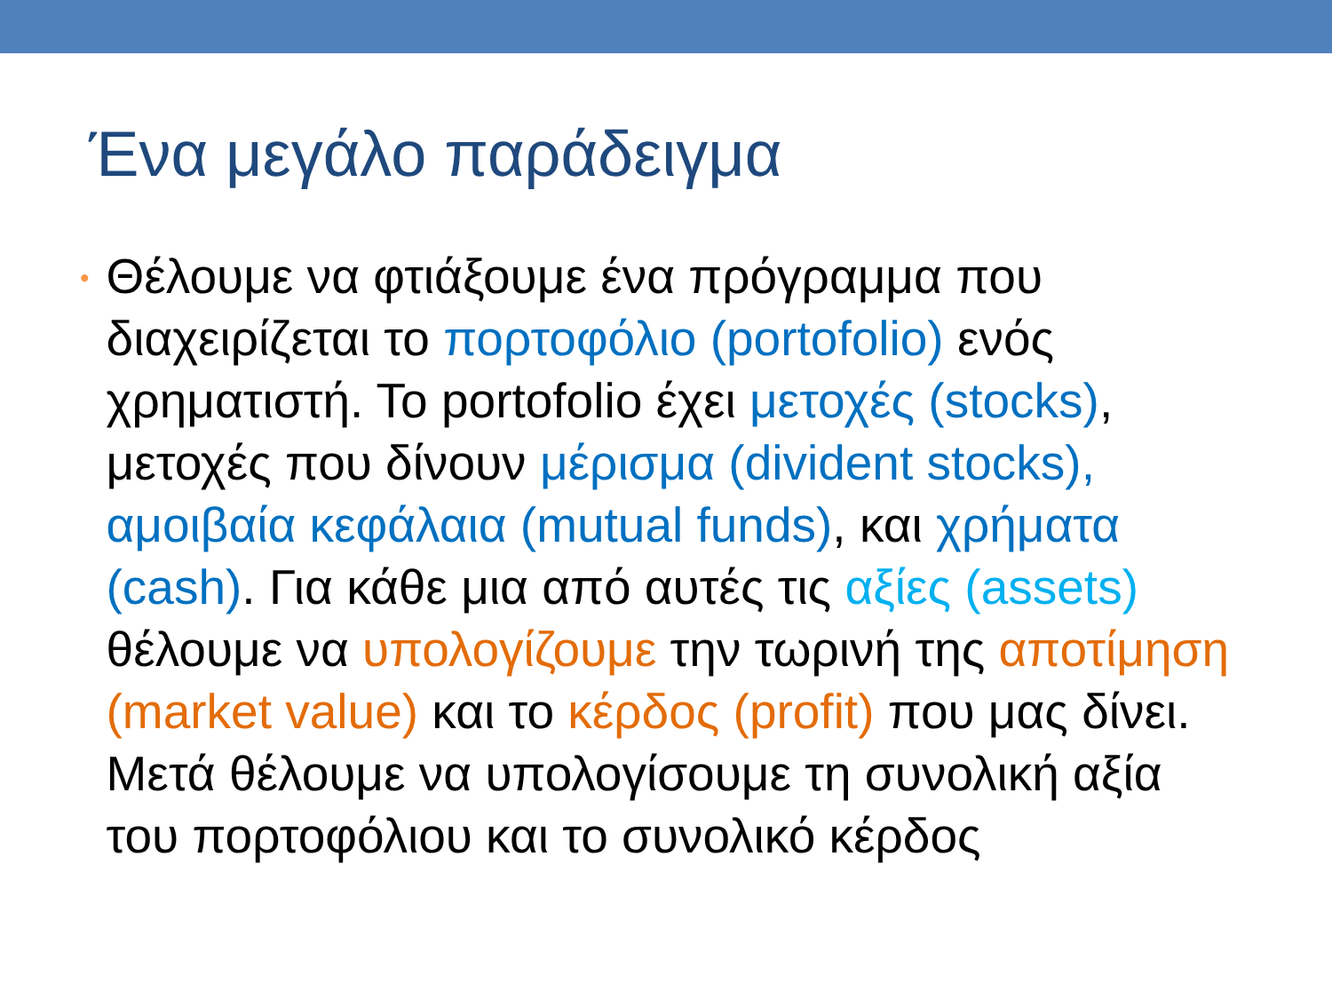Ένα μεγάλο παράδειγμα
•
Θέλουμε να φτιάξουμε ένα πρόγραμμα που διαχειρίζεται το πορτοφόλιο (portofolio) ενός χρηματιστή. Το portofolio έχει μετοχές (stocks), μετοχές που δίνουν μέρισμα (divident stocks), αμοιβαία κεφάλαια (mutual funds), και χρήματα (cash). Για κάθε μια από αυτές τις αξίες (assets) θέλουμε να υπολογίζουμε την τωρινή της αποτίμηση (market value) και το κέρδος (profit) που μας δίνει. Μετά θέλουμε να υπολογίσουμε τη συνολική αξία του πορτοφόλιου και το συνολικό κέρδος